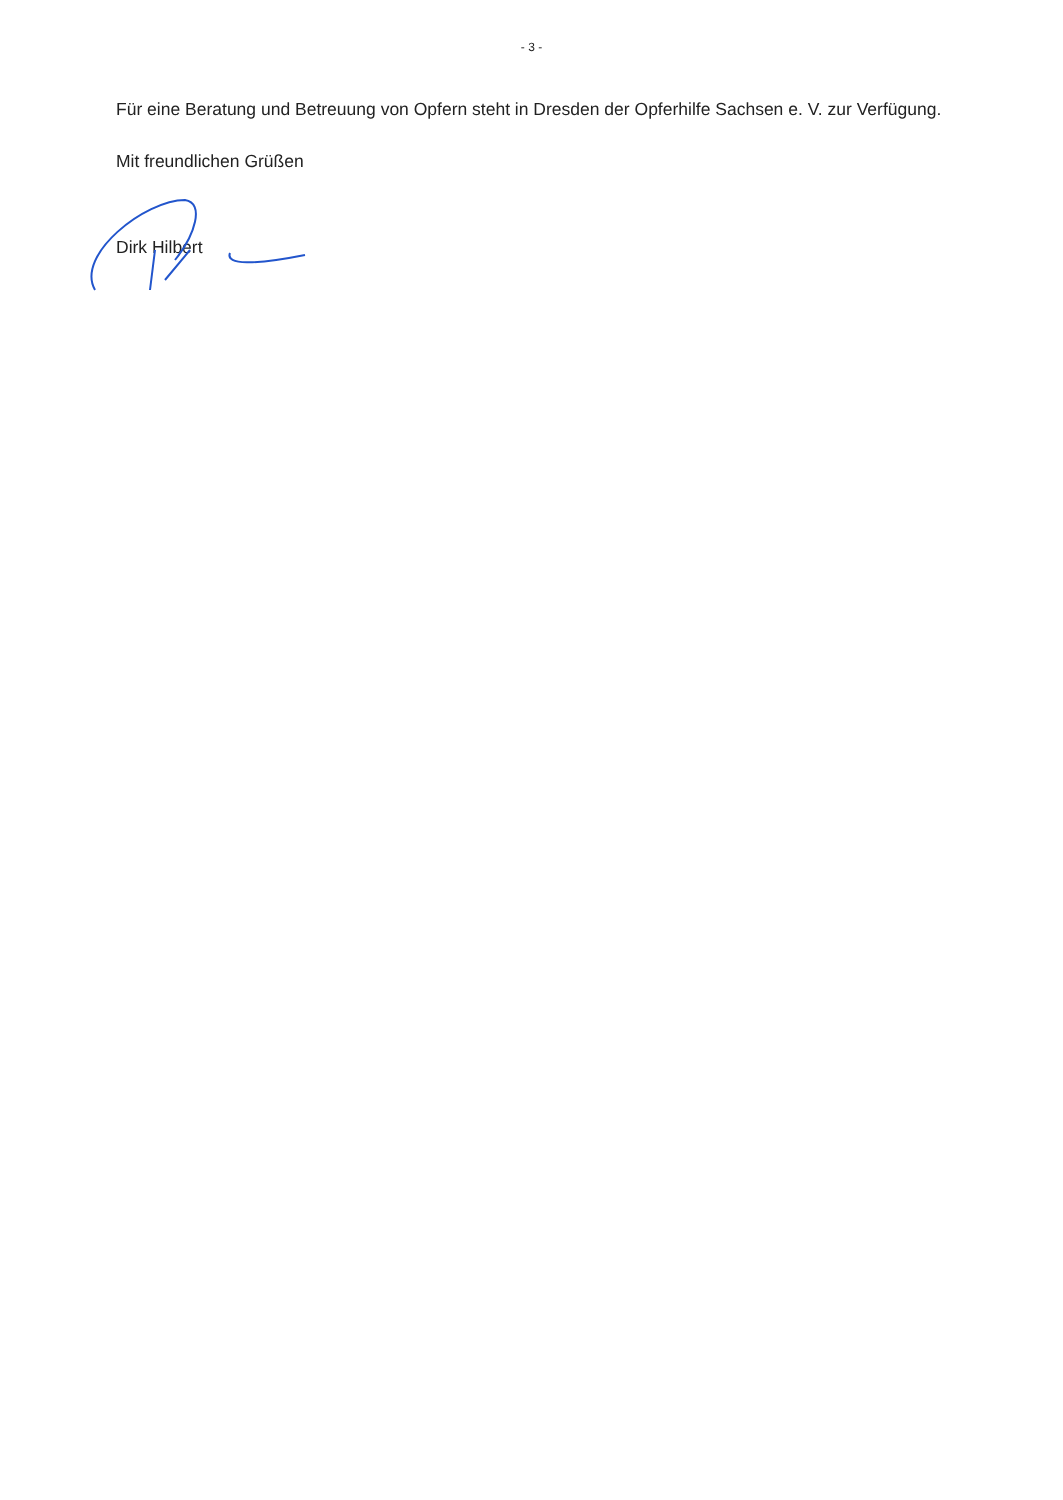- 3 -
Für eine Beratung und Betreuung von Opfern steht in Dresden der Opferhilfe Sachsen e. V. zur Verfügung.
Mit freundlichen Grüßen
Dirk Hilbert